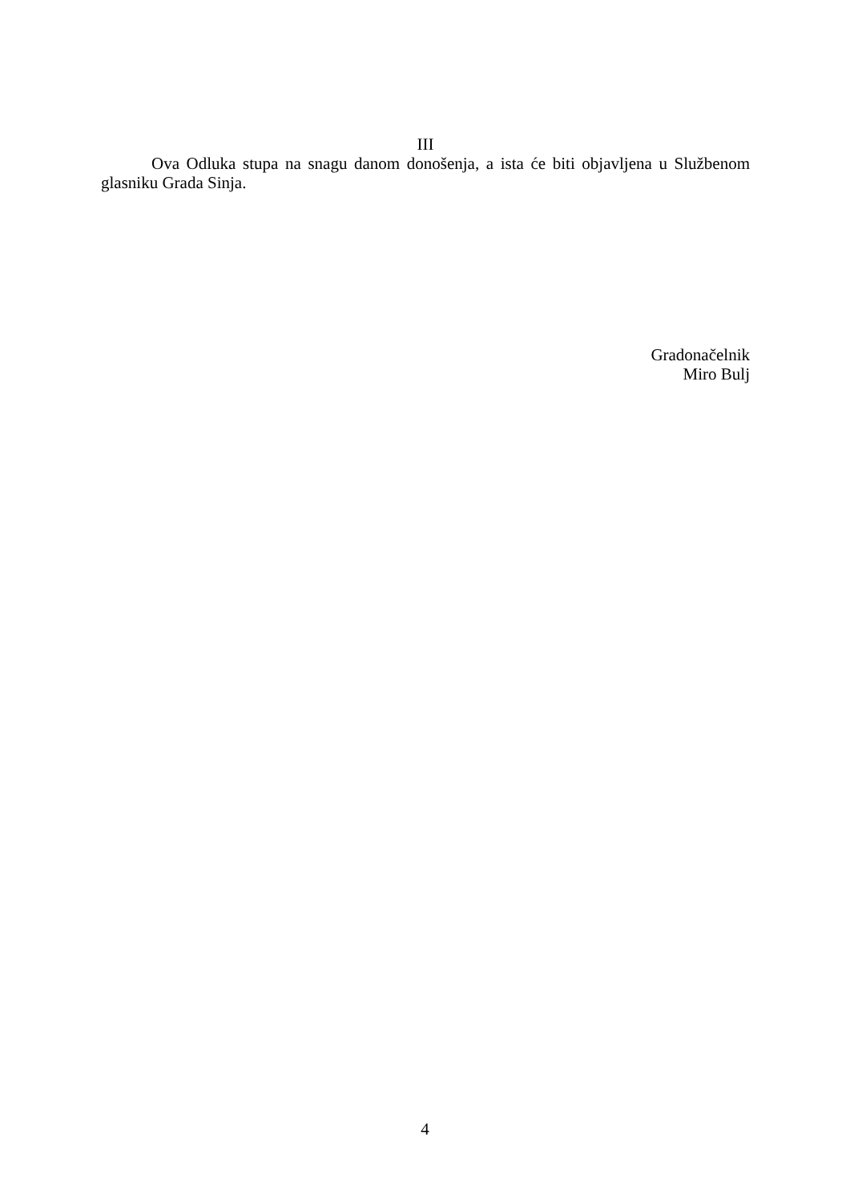III
Ova Odluka stupa na snagu danom donošenja, a ista će biti objavljena u Službenom glasniku Grada Sinja.
Gradonačelnik
Miro Bulj
4